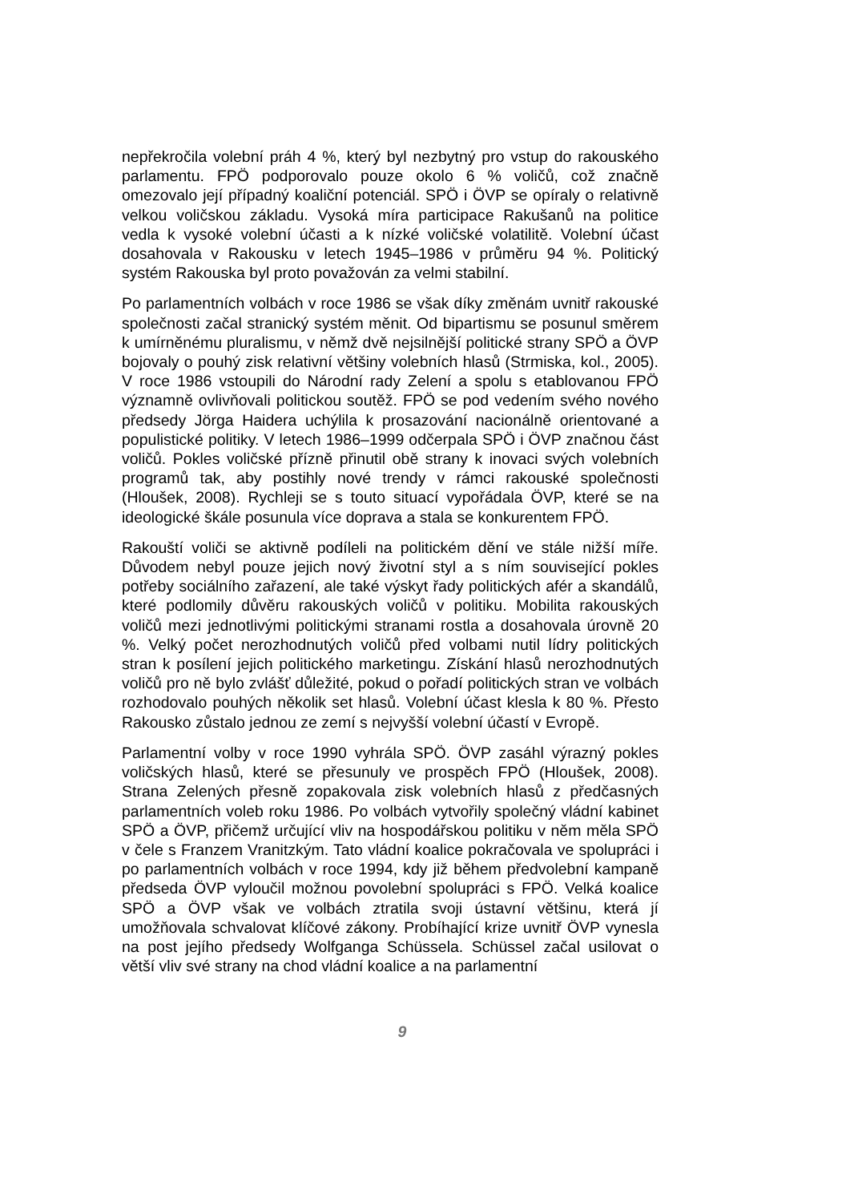nepřekročila volební práh 4 %, který byl nezbytný pro vstup do rakouského parlamentu. FPÖ podporovalo pouze okolo 6 % voličů, což značně omezovalo její případný koaliční potenciál. SPÖ i ÖVP se opíraly o relativně velkou voličskou základu. Vysoká míra participace Rakušanů na politice vedla k vysoké volební účasti a k nízké voličské volatilitě. Volební účast dosahovala v Rakousku v letech 1945–1986 v průměru 94 %. Politický systém Rakouska byl proto považován za velmi stabilní.
Po parlamentních volbách v roce 1986 se však díky změnám uvnitř rakouské společnosti začal stranický systém měnit. Od bipartismu se posunul směrem k umírněnému pluralismu, v němž dvě nejsilnější politické strany SPÖ a ÖVP bojovaly o pouhý zisk relativní většiny volebních hlasů (Strmiska, kol., 2005). V roce 1986 vstoupili do Národní rady Zelení a spolu s etablovanou FPÖ významně ovlivňovali politickou soutěž. FPÖ se pod vedením svého nového předsedy Jörga Haidera uchýlila k prosazování nacionálně orientované a populistické politiky. V letech 1986–1999 odčerpala SPÖ i ÖVP značnou část voličů. Pokles voličské přízně přinutil obě strany k inovaci svých volebních programů tak, aby postihly nové trendy v rámci rakouské společnosti (Hloušek, 2008). Rychleji se s touto situací vypořádala ÖVP, které se na ideologické škále posunula více doprava a stala se konkurentem FPÖ.
Rakouští voliči se aktivně podíleli na politickém dění ve stále nižší míře. Důvodem nebyl pouze jejich nový životní styl a s ním související pokles potřeby sociálního zařazení, ale také výskyt řady politických afér a skandálů, které podlomily důvěru rakouských voličů v politiku. Mobilita rakouských voličů mezi jednotlivými politickými stranami rostla a dosahovala úrovně 20 %. Velký počet nerozhodnutých voličů před volbami nutil lídry politických stran k posílení jejich politického marketingu. Získání hlasů nerozhodnutých voličů pro ně bylo zvlášť důležité, pokud o pořadí politických stran ve volbách rozhodovalo pouhých několik set hlasů. Volební účast klesla k 80 %. Přesto Rakousko zůstalo jednou ze zemí s nejvyšší volební účastí v Evropě.
Parlamentní volby v roce 1990 vyhrála SPÖ. ÖVP zasáhl výrazný pokles voličských hlasů, které se přesunuly ve prospěch FPÖ (Hloušek, 2008). Strana Zelených přesně zopakovala zisk volebních hlasů z předčasných parlamentních voleb roku 1986. Po volbách vytvořily společný vládní kabinet SPÖ a ÖVP, přičemž určující vliv na hospodářskou politiku v něm měla SPÖ v čele s Franzem Vranitzkým. Tato vládní koalice pokračovala ve spolupráci i po parlamentních volbách v roce 1994, kdy již během předvolební kampaně předseda ÖVP vyloučil možnou povolební spolupráci s FPÖ. Velká koalice SPÖ a ÖVP však ve volbách ztratila svoji ústavní většinu, která jí umožňovala schvalovat klíčové zákony. Probíhající krize uvnitř ÖVP vynesla na post jejího předsedy Wolfganga Schüssela. Schüssel začal usilovat o větší vliv své strany na chod vládní koalice a na parlamentní
9